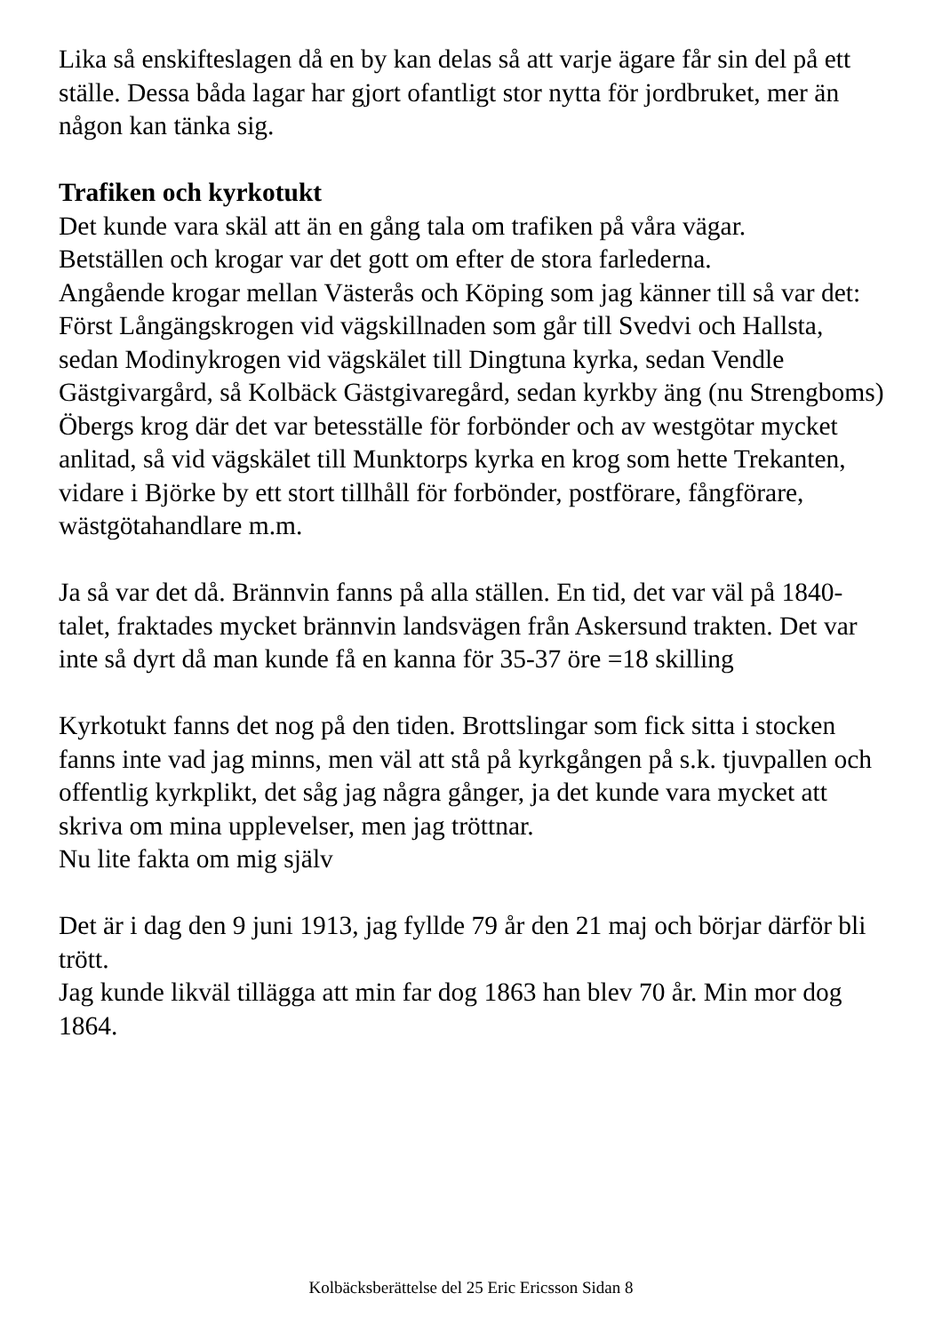Lika så enskifteslagen då en by kan delas så att varje ägare får sin del på ett ställe. Dessa båda lagar har gjort ofantligt stor nytta för jordbruket, mer än någon kan tänka sig.
Trafiken och kyrkotukt
Det kunde vara skäl att än en gång tala om trafiken på våra vägar.
Betställen och krogar var det gott om efter de stora farlederna.
Angående krogar mellan Västerås och Köping som jag känner till så var det:
Först Långängskrogen vid vägskillnaden som går till Svedvi och Hallsta, sedan Modinykrogen vid vägskälet till Dingtuna kyrka, sedan Vendle Gästgivargård, så Kolbäck Gästgivaregård, sedan kyrkby äng (nu Strengboms) Öbergs krog där det var betesställe för forbönder och av westgötar mycket anlitad, så vid vägskälet till Munktorps kyrka en krog som hette Trekanten, vidare i Björke by ett stort tillhåll för forbönder, postförare, fångförare, wästgötahandlare m.m.
Ja så var det då. Brännvin fanns på alla ställen. En tid, det var väl på 1840-talet, fraktades mycket brännvin landsvägen från Askersund trakten. Det var inte så dyrt då man kunde få en kanna för 35-37 öre =18 skilling
Kyrkotukt fanns det nog på den tiden. Brottslingar som fick sitta i stocken fanns inte vad jag minns, men väl att stå på kyrkgången på s.k. tjuvpallen och offentlig kyrkplikt, det såg jag några gånger, ja det kunde vara mycket att skriva om mina upplevelser, men jag tröttnar.
Nu lite fakta om mig själv
Det är i dag den 9 juni 1913, jag fyllde 79 år den 21 maj och börjar därför bli trött.
Jag kunde likväl tillägga att min far dog 1863 han blev 70 år. Min mor dog 1864.
Kolbäcksberättelse del 25 Eric Ericsson Sidan 8